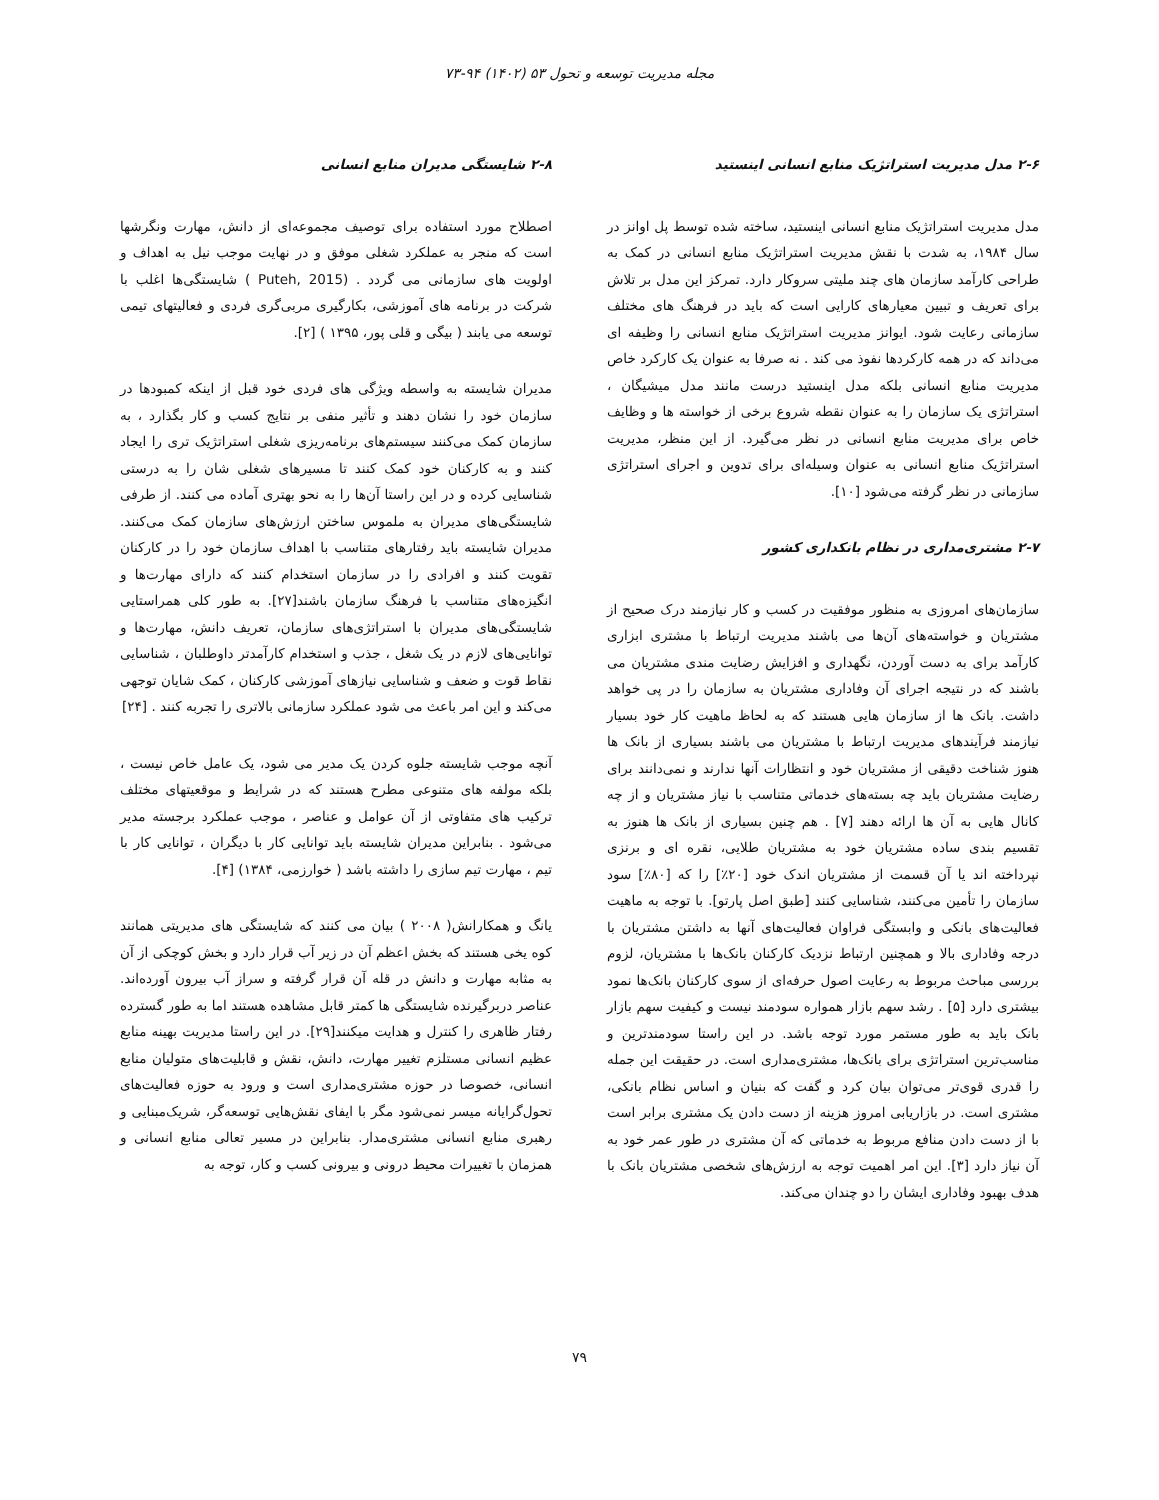مجله مدیریت توسعه و تحول ۵۳ (۱۴۰۲) ۹۴-۷۳
۲-۶ مدل مدیریت استراتژیک منابع انسانی اینستید
مدل مدیریت استراتژیک منابع انسانی اینستید، ساخته شده توسط پل اوانز در سال ۱۹۸۴، به شدت با نقش مدیریت استراتژیک منابع انسانی در کمک به طراحی کارآمد سازمان های چند ملیتی سروکار دارد. تمرکز این مدل بر تلاش برای تعریف و تبیین معیارهای کارایی است که باید در فرهنگ های مختلف سازمانی رعایت شود. ایوانز مدیریت استراتژیک منابع انسانی را وظیفه ای می‌داند که در همه کارکردها نفوذ می کند . نه صرفا به عنوان یک کارکرد خاص مدیریت منابع انسانی بلکه مدل اینستید درست مانند مدل میشیگان ، استراتژی یک سازمان را به عنوان نقطه شروع برخی از خواسته ها و وظایف خاص برای مدیریت منابع انسانی در نظر می‌گیرد. از این منظر، مدیریت استراتژیک منابع انسانی به عنوان وسیله‌ای برای تدوین و اجرای استراتژی سازمانی در نظر گرفته می‌شود [۱۰].
۲-۷ مشتری‌مداری در نظام بانکداری کشور
سازمان‌های امروزی به منظور موفقیت در کسب و کار نیازمند درک صحیح از مشتریان و خواسته‌های آن‌ها می باشند مدیریت ارتباط با مشتری ابزاری کارآمد برای به دست آوردن، نگهداری و افزایش رضایت مندی مشتریان می باشند که در نتیجه اجرای آن وفاداری مشتریان به سازمان را در پی خواهد داشت. بانک ها از سازمان هایی هستند که به لحاظ ماهیت کار خود بسیار نیازمند فرآیندهای مدیریت ارتباط با مشتریان می باشند بسیاری از بانک ها هنوز شناخت دقیقی از مشتریان خود و انتظارات آنها ندارند و نمی‌دانند برای رضایت مشتریان باید چه بسته‌های خدماتی متناسب با نیاز مشتریان و از چه کانال هایی به آن ها ارائه دهند [۷] . هم چنین بسیاری از بانک ها هنوز به تقسیم بندی ساده مشتریان خود به مشتریان طلایی، نقره ای و برنزی نپرداخته اند یا آن قسمت از مشتریان اندک خود [۲۰٪] را که [۸۰٪] سود سازمان را تأمین می‌کنند، شناسایی کنند [طبق اصل پارتو]. با توجه به ماهیت فعالیت‌های بانکی و وابستگی فراوان فعالیت‌های آنها به داشتن مشتریان با درجه وفاداری بالا و همچنین ارتباط نزدیک کارکنان بانک‌ها با مشتریان، لزوم بررسی مباحث مربوط به رعایت اصول حرفه‌ای از سوی کارکنان بانک‌ها نمود بیشتری دارد [۵] . رشد سهم بازار همواره سودمند نیست و کیفیت سهم بازار بانک باید به طور مستمر مورد توجه باشد. در این راستا سودمندترین و مناسب‌ترین استراتژی برای بانک‌ها، مشتری‌مداری است. در حقیقت این جمله را قدری قوی‌تر می‌توان بیان کرد و گفت که بنیان و اساس نظام بانکی، مشتری است. در بازاریابی امروز هزینه از دست دادن یک مشتری برابر است با از دست دادن منافع مربوط به خدماتی که آن مشتری در طور عمر خود به آن نیاز دارد [۳]. این امر اهمیت توجه به ارزش‌های شخصی مشتریان بانک با هدف بهبود وفاداری ایشان را دو چندان می‌کند.
۲-۸ شایستگی مدیران منابع انسانی
اصطلاح مورد استفاده برای توصیف مجموعه‌ای از دانش، مهارت ونگرشها است که منجر به عملکرد شغلی موفق و در نهایت موجب نیل به اهداف و اولویت های سازمانی می گردد . (Puteh, 2015 ) شایستگی‌ها اغلب با شرکت در برنامه های آموزشی، بکارگیری مربی‌گری فردی و فعالیتهای تیمی توسعه می یابند ( بیگی و قلی پور، ۱۳۹۵ ) [۲].
مدیران شایسته به واسطه ویژگی های فردی خود قبل از اینکه کمبودها در سازمان خود را نشان دهند و تأثیر منفی بر نتایج کسب و کار بگذارد ، به سازمان کمک می‌کنند سیستم‌های برنامه‌ریزی شغلی استراتژیک تری را ایجاد کنند و به کارکنان خود کمک کنند تا مسیرهای شغلی شان را به درستی شناسایی کرده و در این راستا آن‌ها را به نحو بهتری آماده می کنند. از طرفی شایستگی‌های مدیران به ملموس ساختن ارزش‌های سازمان کمک می‌کنند. مدیران شایسته باید رفتارهای متناسب با اهداف سازمان خود را در کارکنان تقویت کنند و افرادی را در سازمان استخدام کنند که دارای مهارت‌ها و انگیزه‌های متناسب با فرهنگ سازمان باشند[۲۷]. به طور کلی همراستایی شایستگی‌های مدیران با استراتژی‌های سازمان، تعریف دانش، مهارت‌ها و توانایی‌های لازم در یک شغل ، جذب و استخدام کارآمدتر داوطلبان ، شناسایی نقاط قوت و ضعف و شناسایی نیازهای آموزشی کارکنان ، کمک شایان توجهی می‌کند و این امر باعث می شود عملکرد سازمانی بالاتری را تجربه کنند . [۲۴]
آنچه موجب شایسته جلوه کردن یک مدیر می شود، یک عامل خاص نیست ، بلکه مولفه های متنوعی مطرح هستند که در شرایط و موقعیتهای مختلف ترکیب های متفاوتی از آن عوامل و عناصر ، موجب عملکرد برجسته مدیر می‌شود . بنابراین مدیران شایسته باید توانایی کار با دیگران ، توانایی کار با تیم ، مهارت تیم سازی را داشته باشد ( خوارزمی، ۱۳۸۴) [۴].
یانگ و همکارانش( ۲۰۰۸ ) بیان می کنند که شایستگی های مدیریتی همانند کوه یخی هستند که بخش اعظم آن در زیر آب قرار دارد و بخش کوچکی از آن به مثابه مهارت و دانش در قله آن قرار گرفته و سراز آب بیرون آورده‌اند. عناصر دربرگیرنده شایستگی ها کمتر قابل مشاهده هستند اما به طور گسترده رفتار ظاهری را کنترل و هدایت میکنند[۲۹]. در این راستا مدیریت بهینه منابع عظیم انسانی مستلزم تغییر مهارت، دانش، نقش و قابلیت‌های متولیان منابع انسانی، خصوصا در حوزه مشتری‌مداری است و ورود به حوزه فعالیت‌های تحول‌گرایانه میسر نمی‌شود مگر با ایفای نقش‌هایی توسعه‌گر، شریک‌مبنایی و رهبری منابع انسانی مشتری‌مدار. بنابراین در مسیر تعالی منابع انسانی و همزمان با تغییرات محیط درونی و بیرونی کسب و کار، توجه به
۷۹